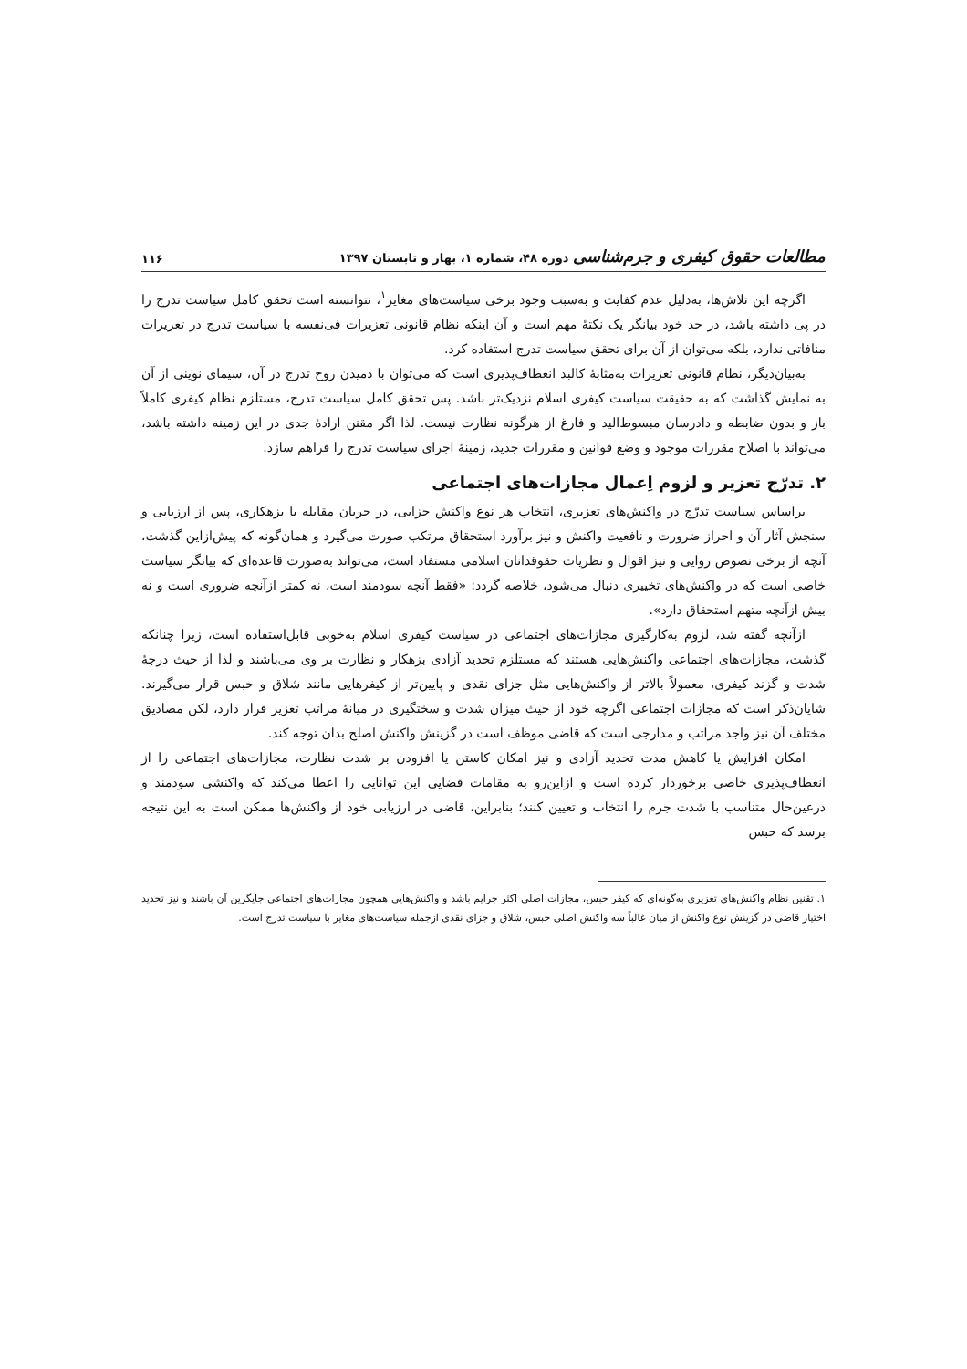مطالعات حقوق کیفری و جرم‌شناسی دوره ۴۸، شماره ۱، بهار و تابستان ۱۳۹۷ ۱۱۶
اگرچه این تلاش‌ها، به‌دلیل عدم کفایت و به‌سبب وجود برخی سیاست‌های مغایر<sup>۱</sup>، نتوانسته است تحقق کامل سیاست تدرج را در پی داشته باشد، در حد خود بیانگر یک نکتهٔ مهم است و آن اینکه نظام قانونی تعزیرات فی‌نفسه با سیاست تدرج در تعزیرات منافاتی ندارد، بلکه می‌توان از آن برای تحقق سیاست تدرج استفاده کرد.
به‌بیان‌دیگر، نظام قانونی تعزیرات به‌مثابهٔ کالبد انعطاف‌پذیری است که می‌توان با دمیدن روح تدرج در آن، سیمای نوینی از آن به نمایش گذاشت که به حقیقت سیاست کیفری اسلام نزدیک‌تر باشد. پس تحقق کامل سیاست تدرج، مستلزم نظام کیفری کاملاً باز و بدون ضابطه و دادرسان مبسوط‌الید و فارغ از هرگونه نظارت نیست. لذا اگر مقنن ارادهٔ جدی در این زمینه داشته باشد، می‌تواند با اصلاح مقررات موجود و وضع قوانین و مقررات جدید، زمینهٔ اجرای سیاست تدرج را فراهم سازد.
۲. تدرّج تعزیر و لزوم اِعمال مجازات‌های اجتماعی
براساس سیاست تدرّج در واکنش‌های تعزیری، انتخاب هر نوع واکنش جزایی، در جریان مقابله با بزهکاری، پس از ارزیابی و سنجش آثار آن و احراز ضرورت و نافعیت واکنش و نیز برآورد استحقاق مرتکب صورت می‌گیرد و همان‌گونه که پیش‌ازاین گذشت، آنچه از برخی نصوص روایی و نیز اقوال و نظریات حقوقدانان اسلامی مستفاد است، می‌تواند به‌صورت قاعده‌ای که بیانگر سیاست خاصی است که در واکنش‌های تخییری دنبال می‌شود، خلاصه گردد: «فقط آنچه سودمند است، نه کمتر ازآنچه ضروری است و نه بیش ازآنچه متهم استحقاق دارد».
ازآنچه گفته شد، لزوم به‌کارگیری مجازات‌های اجتماعی در سیاست کیفری اسلام به‌خوبی قابل‌استفاده است، زیرا چنانکه گذشت، مجازات‌های اجتماعی واکنش‌هایی هستند که مستلزم تحدید آزادی بزهکار و نظارت بر وی می‌باشند و لذا از حیث درجهٔ شدت و گزند کیفری، معمولاً بالاتر از واکنش‌هایی مثل جزای نقدی و پایین‌تر از کیفرهایی مانند شلاق و حبس قرار می‌گیرند. شایان‌ذکر است که مجازات اجتماعی اگرچه خود از حیث میزان شدت و سختگیری در میانهٔ مراتب تعزیر قرار دارد، لکن مصادیق مختلف آن نیز واجد مراتب و مدارجی است که قاضی موظف است در گزینش واکنش اصلح بدان توجه کند.
امکان افزایش یا کاهش مدت تحدید آزادی و نیز امکان کاستن یا افزودن بر شدت نظارت، مجازات‌های اجتماعی را از انعطاف‌پذیری خاصی برخوردار کرده است و ازاین‌رو به مقامات قضایی این توانایی را اعطا می‌کند که واکنشی سودمند و درعین‌حال متناسب با شدت جرم را انتخاب و تعیین کنند؛ بنابراین، قاضی در ارزیابی خود از واکنش‌ها ممکن است به این نتیجه برسد که حبس
۱. تقنین نظام واکنش‌های تعزیری به‌گونه‌ای که کیفر حبس، مجازات اصلی اکثر جرایم باشد و واکنش‌هایی همچون مجازات‌های اجتماعی جایگزین آن باشند و نیز تحدید اختیار قاضی در گزینش نوع واکنش از میان غالباً سه واکنش اصلی حبس، شلاق و جزای نقدی ازجمله سیاست‌های مغایر با سیاست تدرج است.